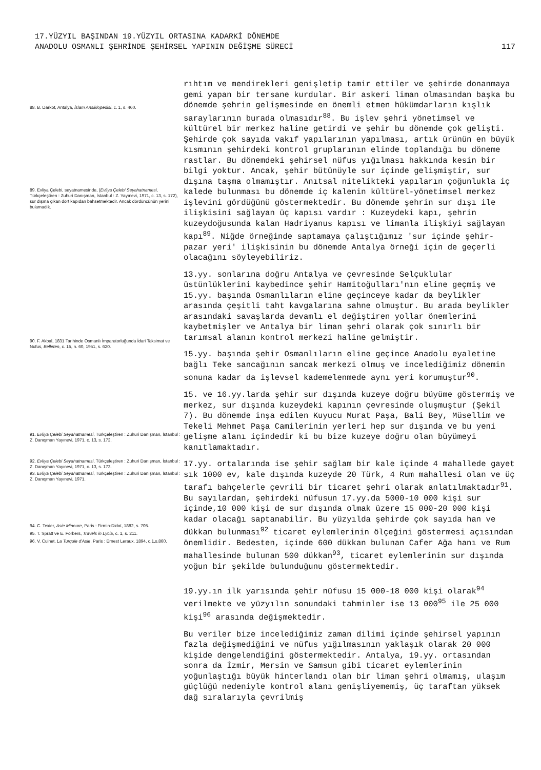17.YÜZYIL BAŞINDAN 19.YÜZYIL ORTASINA KADARKİ DÖNEMDE
ANADOLU OSMANLI ŞEHRİNDE ŞEHİRSEL YAPININ DEĞİŞME SÜRECİ
117
88. B. Darkot, Antalya, İslam Ansiklopedisi, c. 1, s. 460.
89. Evliya Çelebi, seyatnamesinde, (Evliya Çelebi Seyahatnamesi, Türkçeleştiren : Zuhuri Danışman, İstanbul : Z. Yayınevi, 1971, c. 13, s. 172), sur dışına çıkan dört kapıdan bahsetmektedir. Ancak dördüncünün yerini bulamadık.
90. F. Akbal, 1831 Tarihinde Osmanlı İmparatorluğunda İdari Taksimat ve Nufus, Belleten, c. 15, n. 60, 1951, s. 620.
91. Evliya Çelebi Seyahatnamesi, Türkçeleştiren : Zuhuri Danışman, İstanbul : Z. Danışman Yayınevi, 1971, c. 13, s. 172.
92. Evliya Çelebi Seyahatnamesi, Türkçeleştiren : Zuhuri Danışman, İstanbul : Z. Danışman Yayınevi, 1971, c. 13, s. 173.
93. Evliya Çelebi Seyahatnamesi, Türkçeleştiren : Zuhuri Danışman, İstanbul : Z. Danışman Yayınevi, 1971.
94. C. Texier, Asie Mineure, Paris : Firmin-Didot, 1882, s. 705.
95. T. Spratt ve E. Forbers, Travels in Lycia, c. 1, s. 211.
96. V. Cuinet, La Turquie d'Asie, Paris : Ernest Leraux, 1894, c.1,s.860.
rıhtım ve mendirekleri genişletip tamir ettiler ve şehirde donanmaya gemi yapan bir tersane kurdular. Bir askeri liman olmasından başka bu dönemde şehrin gelişmesinde en önemli etmen hükümdarların kışlık saraylarının burada olmasıdır<sup>88</sup>. Bu işlev şehri yönetimsel ve kültürel bir merkez haline getirdi ve şehir bu dönemde çok gelişti. Şehirde çok sayıda vakıf yapılarının yapılması, artık ürünün en büyük kısmının şehirdeki kontrol gruplarının elinde toplandığı bu döneme rastlar. Bu dönemdeki şehirsel nüfus yığılması hakkında kesin bir bilgi yoktur. Ancak, şehir bütünüyle sur içinde gelişmiştir, sur dışına taşma olmamıştır. Anıtsal nitelikteki yapıların çoğunlukla iç kalede bulunması bu dönemde iç kalenin kültürel-yönetimsel merkez işlevini gördüğünü göstermektedir. Bu dönemde şehrin sur dışı ile ilişkisini sağlayan üç kapısı vardır : Kuzeydeki kapı, şehrin kuzeydoğusunda kalan Hadriyanus kapısı ve limanla ilişkiyi sağlayan kapı<sup>89</sup>. Niğde örneğinde saptamaya çalıştığımız 'sur içinde şehir-pazar yeri' ilişkisinin bu dönemde Antalya örneği için de geçerli olacağını söyleyebiliriz.
13.yy. sonlarına doğru Antalya ve çevresinde Selçuklular üstünlüklerini kaybedince şehir Hamitoğulları'nın eline geçmiş ve 15.yy. başında Osmanlıların eline geçinceye kadar da beylikler arasında çeşitli taht kavgalarına sahne olmuştur. Bu arada beylikler arasındaki savaşlarda devamlı el değiştiren yollar önemlerini kaybetmişler ve Antalya bir liman şehri olarak çok sınırlı bir tarımsal alanın kontrol merkezi haline gelmiştir.
15.yy. başında şehir Osmanlıların eline geçince Anadolu eyaletine bağlı Teke sancağının sancak merkezi olmuş ve incelediğimiz dönemin sonuna kadar da işlevsel kademelenmede aynı yeri korumuştur<sup>90</sup>.
15. ve 16.yy.larda şehir sur dışında kuzeye doğru büyüme göstermiş ve merkez, sur dışında kuzeydeki kapının çevresinde oluşmuştur (Şekil 7). Bu dönemde inşa edilen Kuyucu Murat Paşa, Bali Bey, Müsellim ve Tekeli Mehmet Paşa Camilerinin yerleri hep sur dışında ve bu yeni gelişme alanı içindedir ki bu bize kuzeye doğru olan büyümeyi kanıtlamaktadır.
17.yy. ortalarında ise şehir sağlam bir kale içinde 4 mahallede gayet sık 1000 ev, kale dışında kuzeyde 20 Türk, 4 Rum mahallesi olan ve üç tarafı bahçelerle çevrili bir ticaret şehri olarak anlatılmaktadır<sup>91</sup>. Bu sayılardan, şehirdeki nüfusun 17.yy.da 5000-10 000 kişi sur içinde,10 000 kişi de sur dışında olmak üzere 15 000-20 000 kişi kadar olacağı saptanabilir. Bu yüzyılda şehirde çok sayıda han ve dükkan bulunması<sup>92</sup> ticaret eylemlerinin ölçeğini göstermesi açısından önemlidir. Bedesten, içinde 600 dükkan bulunan Cafer Ağa hanı ve Rum mahallesinde bulunan 500 dükkan<sup>93</sup>, ticaret eylemlerinin sur dışında yoğun bir şekilde bulunduğunu göstermektedir.
19.yy.ın ilk yarısında şehir nüfusu 15 000-18 000 kişi olarak<sup>94</sup> verilmekte ve yüzyılın sonundaki tahminler ise 13 000<sup>95</sup> ile 25 000 kişi<sup>96</sup> arasında değişmektedir.
Bu veriler bize incelediğimiz zaman dilimi içinde şehirsel yapının fazla değişmediğini ve nüfus yığılmasının yaklaşık olarak 20 000 kişide dengelendiğini göstermektedir. Antalya, 19.yy. ortasından sonra da İzmir, Mersin ve Samsun gibi ticaret eylemlerinin yoğunlaştığı büyük hinterlandı olan bir liman şehri olmamış, ulaşım güçlüğü nedeniyle kontrol alanı genişliyememiş, üç taraftan yüksek dağ sıralarıyla çevrilmiş